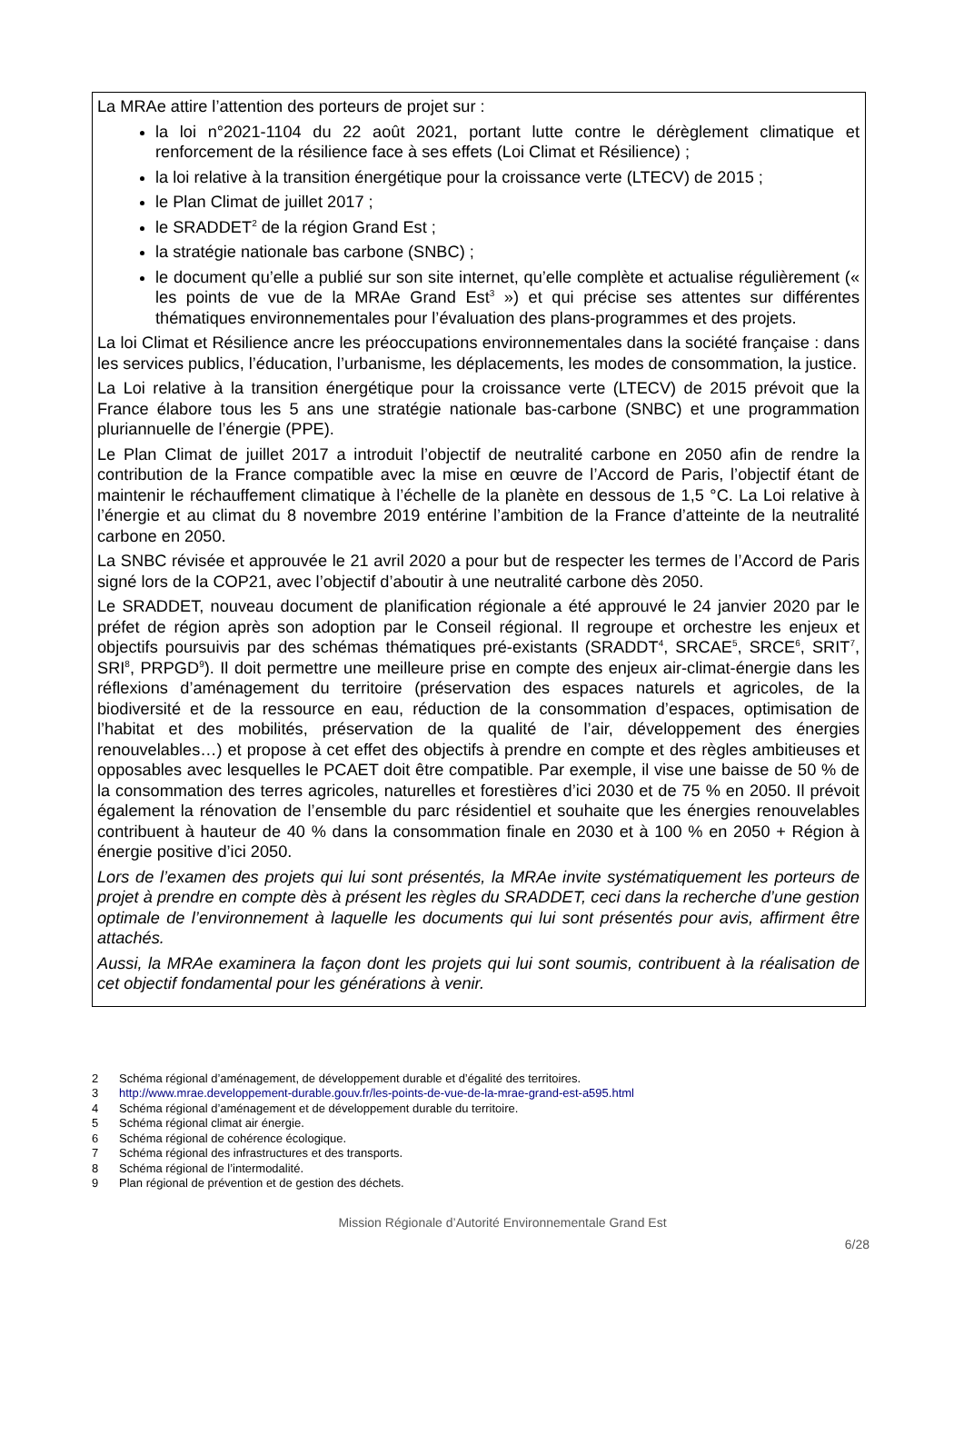La MRAe attire l’attention des porteurs de projet sur :
la loi n°2021-1104 du 22 août 2021, portant lutte contre le dérèglement climatique et renforcement de la résilience face à ses effets (Loi Climat et Résilience) ;
la loi relative à la transition énergétique pour la croissance verte (LTECV) de 2015 ;
le Plan Climat de juillet 2017 ;
le SRADDET<sup>2</sup> de la région Grand Est ;
la stratégie nationale bas carbone (SNBC) ;
le document qu’elle a publié sur son site internet, qu’elle complète et actualise régulièrement (« les points de vue de la MRAe Grand Est<sup>3</sup> ») et qui précise ses attentes sur différentes thématiques environnementales pour l’évaluation des plans-programmes et des projets.
La loi Climat et Résilience ancre les préoccupations environnementales dans la société française : dans les services publics, l’éducation, l’urbanisme, les déplacements, les modes de consommation, la justice.
La Loi relative à la transition énergétique pour la croissance verte (LTECV) de 2015 prévoit que la France élabore tous les 5 ans une stratégie nationale bas-carbone (SNBC) et une programmation pluriannuelle de l’énergie (PPE).
Le Plan Climat de juillet 2017 a introduit l’objectif de neutralité carbone en 2050 afin de rendre la contribution de la France compatible avec la mise en œuvre de l’Accord de Paris, l’objectif étant de maintenir le réchauffement climatique à l’échelle de la planète en dessous de 1,5 °C. La Loi relative à l’énergie et au climat du 8 novembre 2019 entérine l’ambition de la France d’atteinte de la neutralité carbone en 2050.
La SNBC révisée et approuvée le 21 avril 2020 a pour but de respecter les termes de l’Accord de Paris signé lors de la COP21, avec l’objectif d’aboutir à une neutralité carbone dès 2050.
Le SRADDET, nouveau document de planification régionale a été approuvé le 24 janvier 2020 par le préfet de région après son adoption par le Conseil régional. Il regroupe et orchestre les enjeux et objectifs poursuivis par des schémas thématiques pré-existants (SRADDT<sup>4</sup>, SRCAE<sup>5</sup>, SRCE<sup>6</sup>, SRIT<sup>7</sup>, SRI<sup>8</sup>, PRPGD<sup>9</sup>). Il doit permettre une meilleure prise en compte des enjeux air-climat-énergie dans les réflexions d’aménagement du territoire (préservation des espaces naturels et agricoles, de la biodiversité et de la ressource en eau, réduction de la consommation d’espaces, optimisation de l’habitat et des mobilités, préservation de la qualité de l’air, développement des énergies renouvelables…) et propose à cet effet des objectifs à prendre en compte et des règles ambitieuses et opposables avec lesquelles le PCAET doit être compatible. Par exemple, il vise une baisse de 50 % de la consommation des terres agricoles, naturelles et forestières d’ici 2030 et de 75 % en 2050. Il prévoit également la rénovation de l’ensemble du parc résidentiel et souhaite que les énergies renouvelables contribuent à hauteur de 40 % dans la consommation finale en 2030 et à 100 % en 2050 + Région à énergie positive d’ici 2050.
Lors de l’examen des projets qui lui sont présentés, la MRAe invite systématiquement les porteurs de projet à prendre en compte dès à présent les règles du SRADDET, ceci dans la recherche d’une gestion optimale de l’environnement à laquelle les documents qui lui sont présentés pour avis, affirment être attachés.
Aussi, la MRAe examinera la façon dont les projets qui lui sont soumis, contribuent à la réalisation de cet objectif fondamental pour les générations à venir.
2 Schéma régional d’aménagement, de développement durable et d’égalité des territoires.
3 http://www.mrae.developpement-durable.gouv.fr/les-points-de-vue-de-la-mrae-grand-est-a595.html
4 Schéma régional d’aménagement et de développement durable du territoire.
5 Schéma régional climat air énergie.
6 Schéma régional de cohérence écologique.
7 Schéma régional des infrastructures et des transports.
8 Schéma régional de l’intermodalité.
9 Plan régional de prévention et de gestion des déchets.
Mission Régionale d’Autorité Environnementale Grand Est
6/28